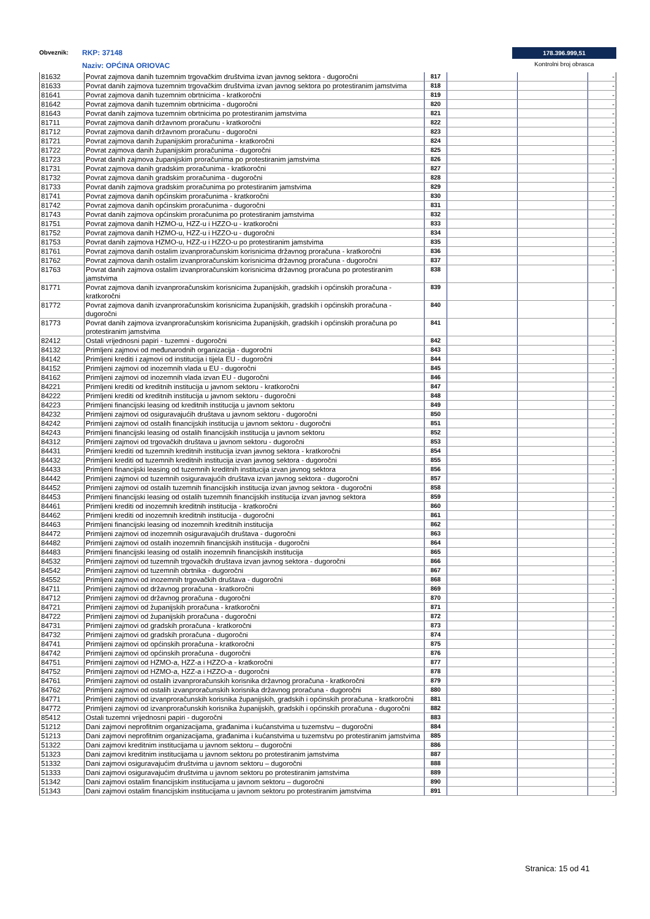Obveznik: RKP: 37148
Naziv: OPĆINA ORIOVAC
178.396.999,51
Kontrolni broj obrasca
| 81632 | Povrat zajmova danih tuzemnim trgovačkim društvima izvan javnog sektora - dugoročni | 817 | | | - |
| 81633 | Povrat danih zajmova tuzemnim trgovačkim društvima izvan javnog sektora po protestiranim jamstvima | 818 | | | - |
| 81641 | Povrat zajmova danih tuzemnim obrtnicima - kratkoročni | 819 | | | - |
| 81642 | Povrat zajmova danih tuzemnim obrtnicima - dugoročni | 820 | | | - |
| 81643 | Povrat danih zajmova tuzemnim obrtnicima po protestiranim jamstvima | 821 | | | - |
| 81711 | Povrat zajmova danih državnom proračunu - kratkoročni | 822 | | | - |
| 81712 | Povrat zajmova danih državnom proračunu - dugoročni | 823 | | | - |
| 81721 | Povrat zajmova danih županijskim proračunima - kratkoročni | 824 | | | - |
| 81722 | Povrat zajmova danih županijskim proračunima - dugoročni | 825 | | | - |
| 81723 | Povrat danih zajmova županijskim proračunima po protestiranim jamstvima | 826 | | | - |
| 81731 | Povrat zajmova danih gradskim proračunima - kratkoročni | 827 | | | - |
| 81732 | Povrat zajmova danih gradskim proračunima - dugoročni | 828 | | | - |
| 81733 | Povrat danih zajmova gradskim proračunima po protestiranim jamstvima | 829 | | | - |
| 81741 | Povrat zajmova danih općinskim proračunima - kratkoročni | 830 | | | - |
| 81742 | Povrat zajmova danih općinskim proračunima - dugoročni | 831 | | | - |
| 81743 | Povrat danih zajmova općinskim proračunima po protestiranim jamstvima | 832 | | | - |
| 81751 | Povrat zajmova danih HZMO-u, HZZ-u i HZZO-u - kratkoročni | 833 | | | - |
| 81752 | Povrat zajmova danih HZMO-u, HZZ-u i HZZO-u - dugoročni | 834 | | | - |
| 81753 | Povrat danih zajmova HZMO-u, HZZ-u i HZZO-u po protestiranim jamstvima | 835 | | | - |
| 81761 | Povrat zajmova danih ostalim izvanproračunskim korisnicima državnog proračuna - kratkoročni | 836 | | | - |
| 81762 | Povrat zajmova danih ostalim izvanproračunskim korisnicima državnog proračuna - dugoročni | 837 | | | - |
| 81763 | Povrat danih zajmova ostalim izvanproračunskim korisnicima državnog proračuna po protestiranim jamstvima | 838 | | | - |
| 81771 | Povrat zajmova danih izvanproračunskim korisnicima županijskih, gradskih i općinskih proračuna - kratkoročni | 839 | | | - |
| 81772 | Povrat zajmova danih izvanproračunskim korisnicima županijskih, gradskih i općinskih proračuna - dugoročni | 840 | | | - |
| 81773 | Povrat danih zajmova izvanproračunskim korisnicima županijskih, gradskih i općinskih proračuna po protestiranim jamstvima | 841 | | | - |
| 82412 | Ostali vrijednosni papiri - tuzemni - dugoročni | 842 | | | - |
| 84132 | Primljeni zajmovi od međunarodnih organizacija - dugoročni | 843 | | | - |
| 84142 | Primljeni krediti i zajmovi od institucija i tijela EU - dugoročni | 844 | | | - |
| 84152 | Primljeni zajmovi od inozemnih vlada u EU - dugoročni | 845 | | | - |
| 84162 | Primljeni zajmovi od inozemnih vlada izvan EU - dugoročni | 846 | | | - |
| 84221 | Primljeni krediti od kreditnih institucija u javnom sektoru - kratkoročni | 847 | | | - |
| 84222 | Primljeni krediti od kreditnih institucija u javnom sektoru - dugoročni | 848 | | | - |
| 84223 | Primljeni financijski leasing od kreditnih institucija u javnom sektoru | 849 | | | - |
| 84232 | Primljeni zajmovi od osiguravajućih društava u javnom sektoru - dugoročni | 850 | | | - |
| 84242 | Primljeni zajmovi od ostalih financijskih institucija u javnom sektoru - dugoročni | 851 | | | - |
| 84243 | Primljeni financijski leasing od ostalih financijskih institucija u javnom sektoru | 852 | | | - |
| 84312 | Primljeni zajmovi od trgovačkih društava u javnom sektoru - dugoročni | 853 | | | - |
| 84431 | Primljeni krediti od tuzemnih kreditnih institucija izvan javnog sektora - kratkoročni | 854 | | | - |
| 84432 | Primljeni krediti od tuzemnih kreditnih institucija izvan javnog sektora - dugoročni | 855 | | | - |
| 84433 | Primljeni financijski leasing od tuzemnih kreditnih institucija izvan javnog sektora | 856 | | | - |
| 84442 | Primljeni zajmovi od tuzemnih osiguravajućih društava izvan javnog sektora - dugoročni | 857 | | | - |
| 84452 | Primljeni zajmovi od ostalih tuzemnih financijskih institucija izvan javnog sektora - dugoročni | 858 | | | - |
| 84453 | Primljeni financijski leasing od ostalih tuzemnih financijskih institucija izvan javnog sektora | 859 | | | - |
| 84461 | Primljeni krediti od inozemnih kreditnih institucija - kratkoročni | 860 | | | - |
| 84462 | Primljeni krediti od inozemnih kreditnih institucija - dugoročni | 861 | | | - |
| 84463 | Primljeni financijski leasing od inozemnih kreditnih institucija | 862 | | | - |
| 84472 | Primljeni zajmovi od inozemnih osiguravajućih društava - dugoročni | 863 | | | - |
| 84482 | Primljeni zajmovi od ostalih inozemnih financijskih institucija - dugoročni | 864 | | | - |
| 84483 | Primljeni financijski leasing od ostalih inozemnih financijskih institucija | 865 | | | - |
| 84532 | Primljeni zajmovi od tuzemnih trgovačkih društava izvan javnog sektora - dugoročni | 866 | | | - |
| 84542 | Primljeni zajmovi od tuzemnih obrtnika - dugoročni | 867 | | | - |
| 84552 | Primljeni zajmovi od inozemnih trgovačkih društava - dugoročni | 868 | | | - |
| 84711 | Primljeni zajmovi od državnog proračuna - kratkoročni | 869 | | | - |
| 84712 | Primljeni zajmovi od državnog proračuna - dugoročni | 870 | | | - |
| 84721 | Primljeni zajmovi od županijskih proračuna - kratkoročni | 871 | | | - |
| 84722 | Primljeni zajmovi od županijskih proračuna - dugoročni | 872 | | | - |
| 84731 | Primljeni zajmovi od gradskih proračuna - kratkoročni | 873 | | | - |
| 84732 | Primljeni zajmovi od gradskih proračuna - dugoročni | 874 | | | - |
| 84741 | Primljeni zajmovi od općinskih proračuna - kratkoročni | 875 | | | - |
| 84742 | Primljeni zajmovi od općinskih proračuna - dugoročni | 876 | | | - |
| 84751 | Primljeni zajmovi od HZMO-a, HZZ-a i HZZO-a - kratkoročni | 877 | | | - |
| 84752 | Primljeni zajmovi od HZMO-a, HZZ-a i HZZO-a - dugoročni | 878 | | | - |
| 84761 | Primljeni zajmovi od ostalih izvanproračunskih korisnika državnog proračuna - kratkoročni | 879 | | | - |
| 84762 | Primljeni zajmovi od ostalih izvanproračunskih korisnika državnog proračuna - dugoročni | 880 | | | - |
| 84771 | Primljeni zajmovi od izvanproračunskih korisnika županijskih, gradskih i općinskih proračuna - kratkoročni | 881 | | | - |
| 84772 | Primljeni zajmovi od izvanproračunskih korisnika županijskih, gradskih i općinskih proračuna - dugoročni | 882 | | | - |
| 85412 | Ostali tuzemni vrijednosni papiri - dugoročni | 883 | | | - |
| 51212 | Dani zajmovi neprofitnim organizacijama, građanima i kućanstvima u tuzemstvu – dugoročni | 884 | | | - |
| 51213 | Dani zajmovi neprofitnim organizacijama, građanima i kućanstvima u tuzemstvu po protestiranim jamstvima | 885 | | | - |
| 51322 | Dani zajmovi kreditnim institucijama u javnom sektoru – dugoročni | 886 | | | - |
| 51323 | Dani zajmovi kreditnim institucijama u javnom sektoru po protestiranim jamstvima | 887 | | | - |
| 51332 | Dani zajmovi osiguravajućim društvima u javnom sektoru – dugoročni | 888 | | | - |
| 51333 | Dani zajmovi osiguravajućim društvima u javnom sektoru po protestiranim jamstvima | 889 | | | - |
| 51342 | Dani zajmovi ostalim financijskim institucijama u javnom sektoru – dugoročni | 890 | | | - |
| 51343 | Dani zajmovi ostalim financijskim institucijama u javnom sektoru po protestiranim jamstvima | 891 | | | - |
Stranica: 15 od 41